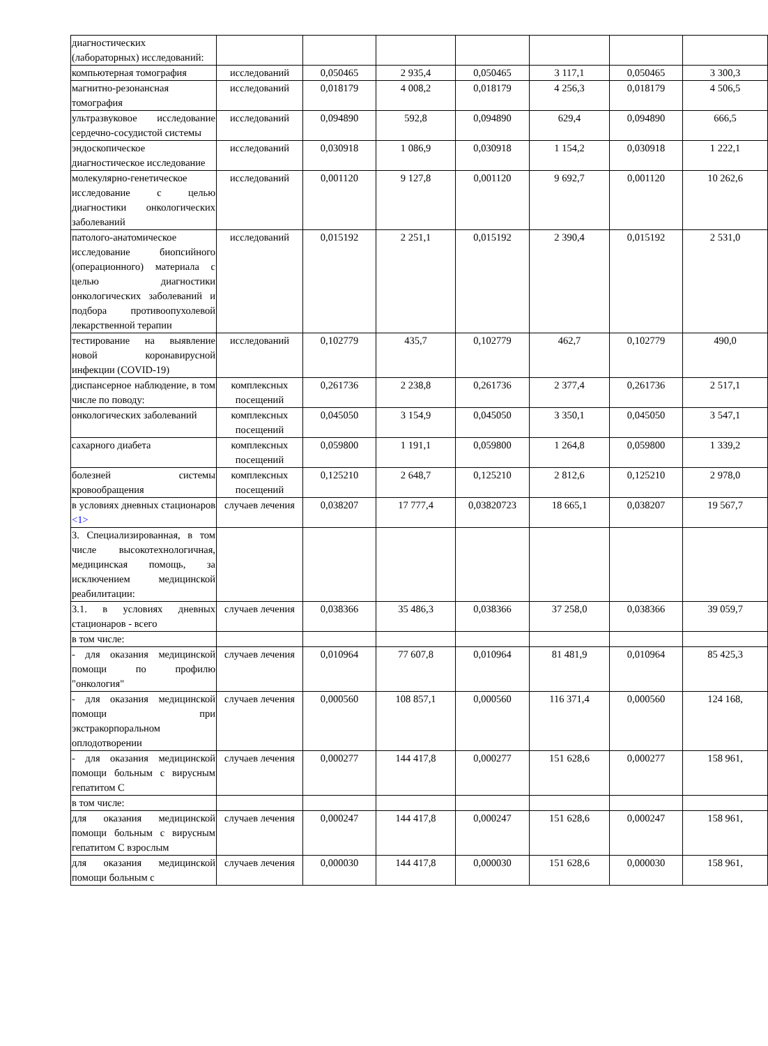| диагностических (лабораторных) исследований: | | | | | | | |
| компьютерная томография | исследований | 0,050465 | 2 935,4 | 0,050465 | 3 117,1 | 0,050465 | 3 300,3 |
| магнитно-резонансная томография | исследований | 0,018179 | 4 008,2 | 0,018179 | 4 256,3 | 0,018179 | 4 506,5 |
| ультразвуковое исследование сердечно-сосудистой системы | исследований | 0,094890 | 592,8 | 0,094890 | 629,4 | 0,094890 | 666,5 |
| эндоскопическое диагностическое исследование | исследований | 0,030918 | 1 086,9 | 0,030918 | 1 154,2 | 0,030918 | 1 222,1 |
| молекулярно-генетическое исследование с целью диагностики онкологических заболеваний | исследований | 0,001120 | 9 127,8 | 0,001120 | 9 692,7 | 0,001120 | 10 262,6 |
| патолого-анатомическое исследование биопсийного (операционного) материала с целью диагностики онкологических заболеваний и подбора противоопухолевой лекарственной терапии | исследований | 0,015192 | 2 251,1 | 0,015192 | 2 390,4 | 0,015192 | 2 531,0 |
| тестирование на выявление новой коронавирусной инфекции (COVID-19) | исследований | 0,102779 | 435,7 | 0,102779 | 462,7 | 0,102779 | 490,0 |
| диспансерное наблюдение, в том числе по поводу: | комплексных посещений | 0,261736 | 2 238,8 | 0,261736 | 2 377,4 | 0,261736 | 2 517,1 |
| онкологических заболеваний | комплексных посещений | 0,045050 | 3 154,9 | 0,045050 | 3 350,1 | 0,045050 | 3 547,1 |
| сахарного диабета | комплексных посещений | 0,059800 | 1 191,1 | 0,059800 | 1 264,8 | 0,059800 | 1 339,2 |
| болезней системы кровообращения | комплексных посещений | 0,125210 | 2 648,7 | 0,125210 | 2 812,6 | 0,125210 | 2 978,0 |
| в условиях дневных стационаров <1> | случаев лечения | 0,038207 | 17 777,4 | 0,03820723 | 18 665,1 | 0,038207 | 19 567,7 |
| 3. Специализированная, в том числе высокотехнологичная, медицинская помощь, за исключением медицинской реабилитации: | | | | | | | |
| 3.1. в условиях дневных стационаров - всего | случаев лечения | 0,038366 | 35 486,3 | 0,038366 | 37 258,0 | 0,038366 | 39 059,7 |
| в том числе: | | | | | | | |
| - для оказания медицинской помощи по профилю "онкология" | случаев лечения | 0,010964 | 77 607,8 | 0,010964 | 81 481,9 | 0,010964 | 85 425,3 |
| - для оказания медицинской помощи при экстракорпоральном оплодотворении | случаев лечения | 0,000560 | 108 857,1 | 0,000560 | 116 371,4 | 0,000560 | 124 168, |
| - для оказания медицинской помощи больным с вирусным гепатитом С | случаев лечения | 0,000277 | 144 417,8 | 0,000277 | 151 628,6 | 0,000277 | 158 961, |
| в том числе: | | | | | | | |
| для оказания медицинской помощи больным с вирусным гепатитом С взрослым | случаев лечения | 0,000247 | 144 417,8 | 0,000247 | 151 628,6 | 0,000247 | 158 961, |
| для оказания медицинской помощи больным с | случаев лечения | 0,000030 | 144 417,8 | 0,000030 | 151 628,6 | 0,000030 | 158 961, |